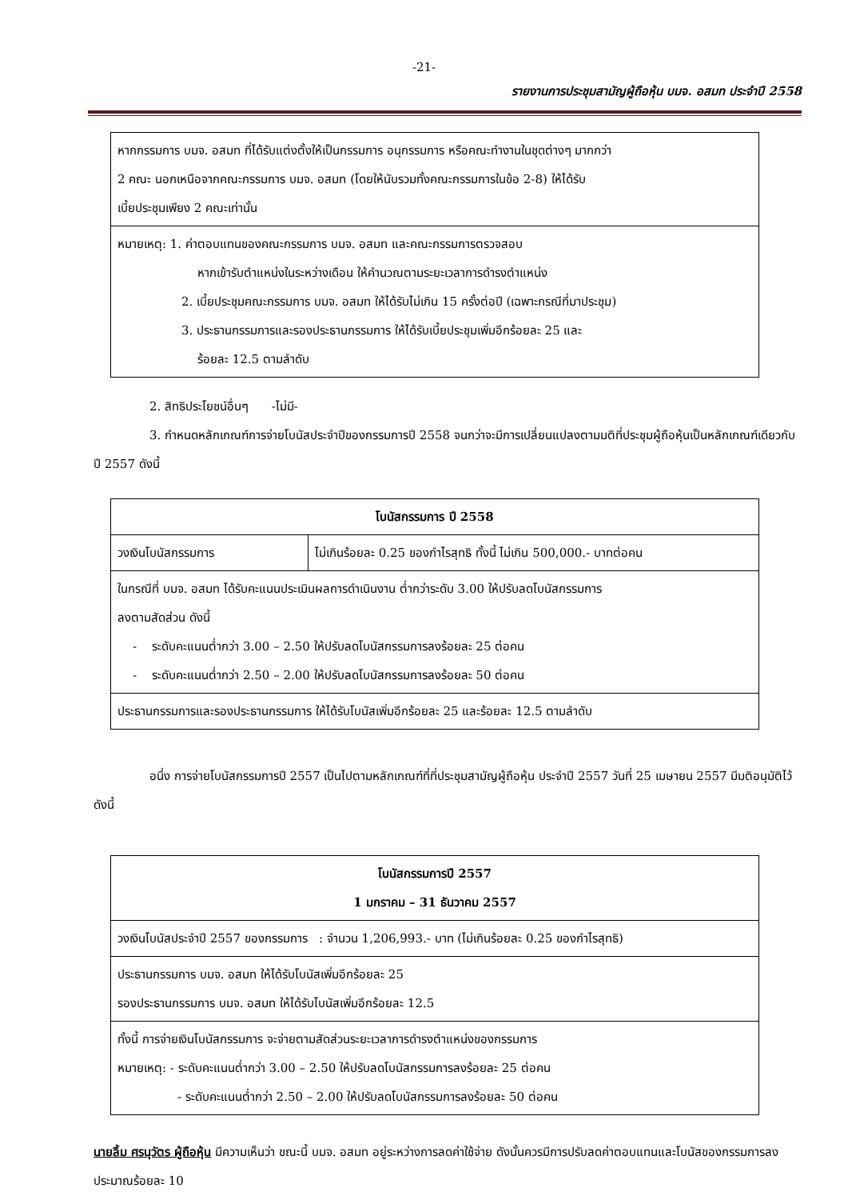-21-
รายงานการประชุมสามัญผู้ถือหุ้น บมจ. อสมท ประจำปี 2558
| หากกรรมการ บมจ. อสมท ที่ได้รับแต่งตั้งให้เป็นกรรมการ อนุกรรมการ หรือคณะทำงานในชุดต่างๆ มากกว่า 2 คณะ นอกเหนือจากคณะกรรมการ บมจ. อสมท (โดยให้นับรวมทั้งคณะกรรมการในข้อ 2-8) ให้ได้รับ เบี้ยประชุมเพียง 2 คณะเท่านั้น |
| หมายเหตุ: 1. ค่าตอบแทนของคณะกรรมการ บมจ. อสมท และคณะกรรมการตรวจสอบ หากเข้ารับตำแหน่งในระหว่างเดือน ให้คำนวณตามระยะเวลาการดำรงตำแหน่ง 2. เบี้ยประชุมคณะกรรมการ บมจ. อสมท ให้ได้รับไม่เกิน 15 ครั้งต่อปี (เฉพาะกรณีที่มาประชุม) 3. ประธานกรรมการและรองประธานกรรมการ ให้ได้รับเบี้ยประชุมเพิ่มอีกร้อยละ 25 และ ร้อยละ 12.5 ตามลำดับ |
2. สิทธิประโยชน์อื่นๆ -ไม่มี-
3. กำหนดหลักเกณฑ์การจ่ายโบนัสประจำปีของกรรมการปี 2558 จนกว่าจะมีการเปลี่ยนแปลงตามมติที่ประชุมผู้ถือหุ้นเป็นหลักเกณฑ์เดียวกับปี 2557 ดังนี้
| โบนัสกรรมการ ปี 2558 | |
| --- | --- |
| วงเงินโบนัสกรรมการ | ไม่เกินร้อยละ 0.25 ของกำไรสุทธิ ทั้งนี้ ไม่เกิน 500,000.- บาทต่อคน |
| ในกรณีที่ บมจ. อสมท ได้รับคะแนนประเมินผลการดำเนินงาน ต่ำกว่าระดับ 3.00 ให้ปรับลดโบนัสกรรมการ ลงตามสัดส่วน ดังนี้ - ระดับคะแนนต่ำกว่า 3.00 – 2.50 ให้ปรับลดโบนัสกรรมการลงร้อยละ 25 ต่อคน - ระดับคะแนนต่ำกว่า 2.50 – 2.00 ให้ปรับลดโบนัสกรรมการลงร้อยละ 50 ต่อคน | |
| ประธานกรรมการและรองประธานกรรมการ ให้ได้รับโบนัสเพิ่มอีกร้อยละ 25 และร้อยละ 12.5 ตามลำดับ | |
อนึ่ง การจ่ายโบนัสกรรมการปี 2557 เป็นไปตามหลักเกณฑ์ที่ที่ประชุมสามัญผู้ถือหุ้น ประจำปี 2557 วันที่ 25 เมษายน 2557 มีมติอนุมัติไว้ ดังนี้
| โบนัสกรรมการปี 2557 1 มกราคม – 31 ธันวาคม 2557 |
| --- |
| วงเงินโบนัสประจำปี 2557 ของกรรมการ : จำนวน 1,206,993.- บาท (ไม่เกินร้อยละ 0.25 ของกำไรสุทธิ) |
| ประธานกรรมการ บมจ. อสมท ให้ได้รับโบนัสเพิ่มอีกร้อยละ 25 รองประธานกรรมการ บมจ. อสมท ให้ได้รับโบนัสเพิ่มอีกร้อยละ 12.5 |
| ทั้งนี้ การจ่ายเงินโบนัสกรรมการ จะจ่ายตามสัดส่วนระยะเวลาการดำรงตำแหน่งของกรรมการ หมายเหตุ: - ระดับคะแนนต่ำกว่า 3.00 – 2.50 ให้ปรับลดโบนัสกรรมการลงร้อยละ 25 ต่อคน - ระดับคะแนนต่ำกว่า 2.50 – 2.00 ให้ปรับลดโบนัสกรรมการลงร้อยละ 50 ต่อคน |
นายลิ้ม ศรนุวัตร ผู้ถือหุ้น มีความเห็นว่า ขณะนี้ บมจ. อสมท อยู่ระหว่างการลดค่าใช้จ่าย ดังนั้นควรมีการปรับลดค่าตอบแทนและโบนัสของกรรมการลงประมาณร้อยละ 10